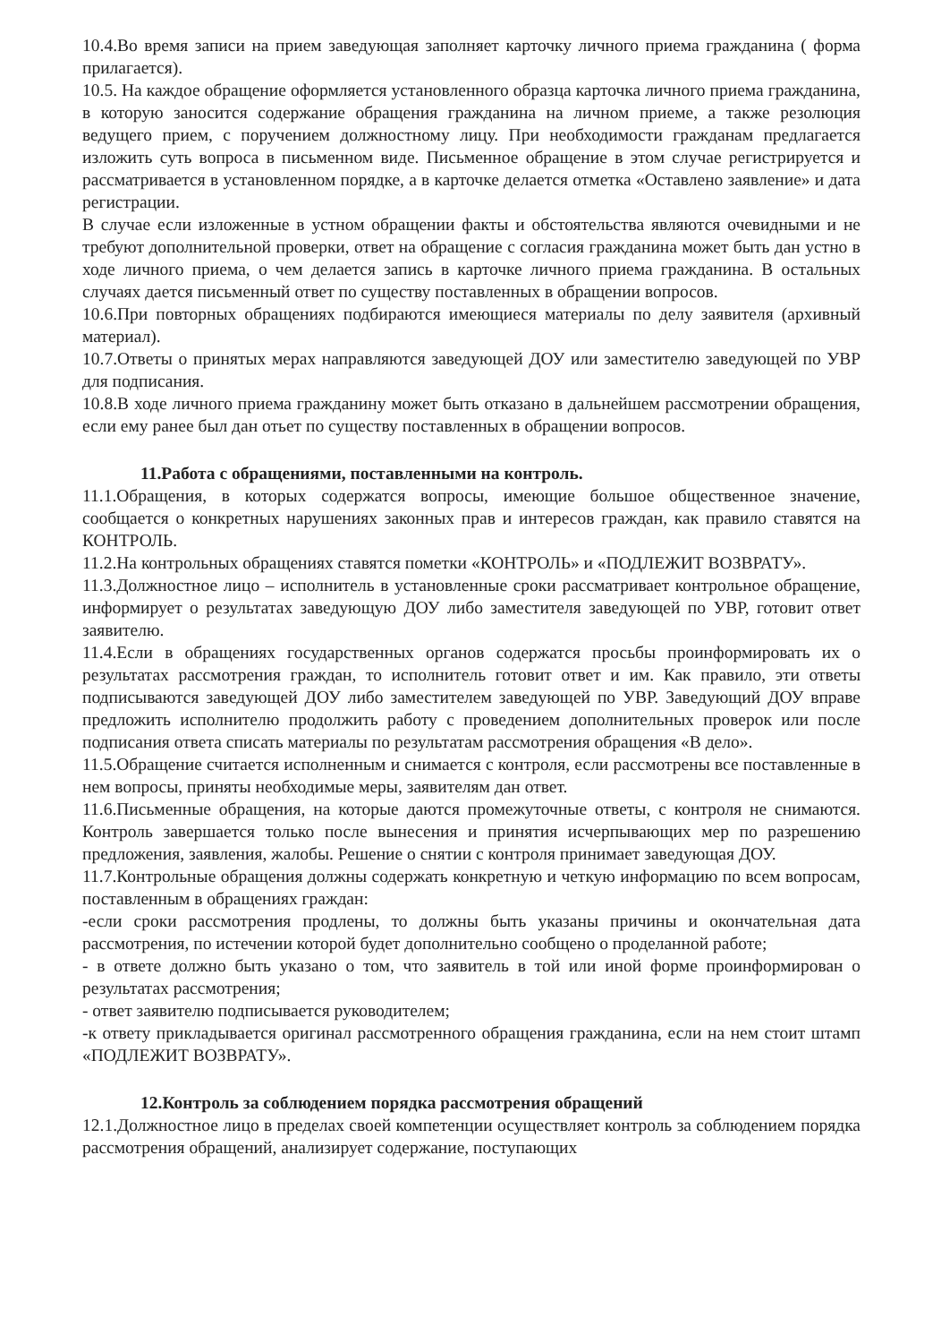10.4.Во время записи на прием заведующая заполняет карточку личного приема гражданина ( форма прилагается).
10.5. На каждое обращение оформляется установленного образца карточка личного приема гражданина, в которую заносится содержание обращения гражданина на личном приеме, а также резолюция ведущего прием, с поручением должностному лицу. При необходимости гражданам предлагается изложить суть вопроса в письменном виде. Письменное обращение в этом случае регистрируется и рассматривается в установленном порядке, а в карточке делается отметка «Оставлено заявление» и дата регистрации.
В случае если изложенные в устном обращении факты и обстоятельства являются очевидными и не требуют дополнительной проверки, ответ на обращение с согласия гражданина может быть дан устно в ходе личного приема, о чем делается запись в карточке личного приема гражданина. В остальных случаях дается письменный ответ по существу поставленных в обращении вопросов.
10.6.При повторных обращениях подбираются имеющиеся материалы по делу заявителя (архивный материал).
10.7.Ответы о принятых мерах направляются заведующей ДОУ или заместителю заведующей по УВР для подписания.
10.8.В ходе личного приема гражданину может быть отказано в дальнейшем рассмотрении обращения, если ему ранее был дан отьет по существу поставленных в обращении вопросов.
11.Работа с обращениями, поставленными на контроль.
11.1.Обращения, в которых содержатся вопросы, имеющие большое общественное значение, сообщается о конкретных нарушениях законных прав и интересов граждан, как правило ставятся на КОНТРОЛЬ.
11.2.На контрольных обращениях ставятся пометки «КОНТРОЛЬ» и «ПОДЛЕЖИТ ВОЗВРАТУ».
11.3.Должностное лицо – исполнитель в установленные сроки рассматривает контрольное обращение, информирует о результатах заведующую ДОУ либо заместителя заведующей по УВР, готовит ответ заявителю.
11.4.Если в обращениях государственных органов содержатся просьбы проинформировать их о результатах рассмотрения граждан, то исполнитель готовит ответ и им. Как правило, эти ответы подписываются заведующей ДОУ либо заместителем заведующей по УВР. Заведующий ДОУ вправе предложить исполнителю продолжить работу с проведением дополнительных проверок или после подписания ответа списать материалы по результатам рассмотрения обращения «В дело».
11.5.Обращение считается исполненным и снимается с контроля, если рассмотрены все поставленные в нем вопросы, приняты необходимые меры, заявителям дан ответ.
11.6.Письменные обращения, на которые даются промежуточные ответы, с контроля не снимаются. Контроль завершается только после вынесения и принятия исчерпывающих мер по разрешению предложения, заявления, жалобы. Решение о снятии с контроля принимает заведующая ДОУ.
11.7.Контрольные обращения должны содержать конкретную и четкую информацию по всем вопросам, поставленным в обращениях граждан:
-если сроки рассмотрения продлены, то должны быть указаны причины и окончательная дата рассмотрения, по истечении которой будет дополнительно сообщено о проделанной работе;
- в ответе должно быть указано о том, что заявитель в той или иной форме проинформирован о результатах рассмотрения;
- ответ заявителю подписывается руководителем;
-к ответу прикладывается оригинал рассмотренного обращения гражданина, если на нем стоит штамп «ПОДЛЕЖИТ ВОЗВРАТУ».
12.Контроль за соблюдением порядка рассмотрения обращений
12.1.Должностное лицо в пределах своей компетенции осуществляет контроль за соблюдением порядка рассмотрения обращений, анализирует содержание, поступающих